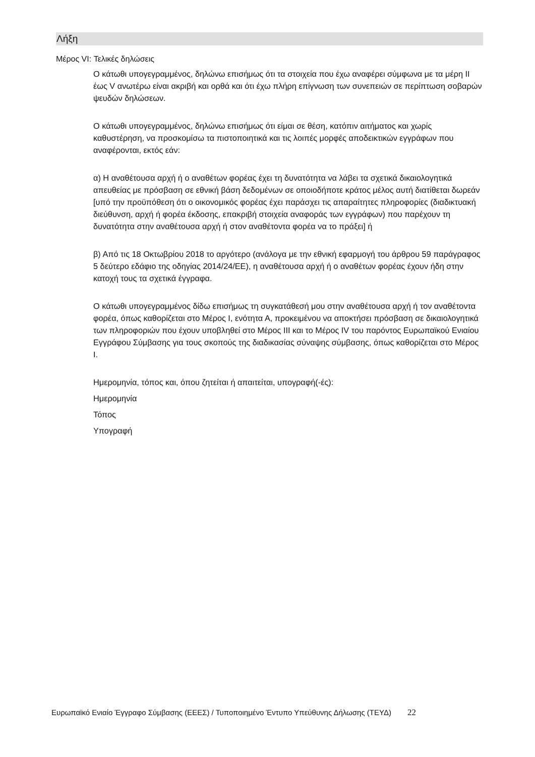Λήξη
Μέρος VI: Τελικές δηλώσεις
Ο κάτωθι υπογεγραμμένος, δηλώνω επισήμως ότι τα στοιχεία που έχω αναφέρει σύμφωνα με τα μέρη ΙΙ έως V ανωτέρω είναι ακριβή και ορθά και ότι έχω πλήρη επίγνωση των συνεπειών σε περίπτωση σοβαρών ψευδών δηλώσεων.
Ο κάτωθι υπογεγραμμένος, δηλώνω επισήμως ότι είμαι σε θέση, κατόπιν αιτήματος και χωρίς καθυστέρηση, να προσκομίσω τα πιστοποιητικά και τις λοιπές μορφές αποδεικτικών εγγράφων που αναφέρονται, εκτός εάν:
α) Η αναθέτουσα αρχή ή ο αναθέτων φορέας έχει τη δυνατότητα να λάβει τα σχετικά δικαιολογητικά απευθείας με πρόσβαση σε εθνική βάση δεδομένων σε οποιοδήποτε κράτος μέλος αυτή διατίθεται δωρεάν [υπό την προϋπόθεση ότι ο οικονομικός φορέας έχει παράσχει τις απαραίτητες πληροφορίες (διαδικτυακή διεύθυνση, αρχή ή φορέα έκδοσης, επακριβή στοιχεία αναφοράς των εγγράφων) που παρέχουν τη δυνατότητα στην αναθέτουσα αρχή ή στον αναθέτοντα φορέα να το πράξει] ή
β) Από τις 18 Οκτωβρίου 2018 το αργότερο (ανάλογα με την εθνική εφαρμογή του άρθρου 59 παράγραφος 5 δεύτερο εδάφιο της οδηγίας 2014/24/ΕΕ), η αναθέτουσα αρχή ή ο αναθέτων φορέας έχουν ήδη στην κατοχή τους τα σχετικά έγγραφα.
Ο κάτωθι υπογεγραμμένος δίδω επισήμως τη συγκατάθεσή μου στην αναθέτουσα αρχή ή τον αναθέτοντα φορέα, όπως καθορίζεται στο Μέρος Ι, ενότητα Α, προκειμένου να αποκτήσει πρόσβαση σε δικαιολογητικά των πληροφοριών που έχουν υποβληθεί στο Μέρος ΙΙΙ και το Μέρος IV του παρόντος Ευρωπαϊκού Ενιαίου Εγγράφου Σύμβασης για τους σκοπούς της διαδικασίας σύναψης σύμβασης, όπως καθορίζεται στο Μέρος Ι.
Ημερομηνία, τόπος και, όπου ζητείται ή απαιτείται, υπογραφή(-ές):
Ημερομηνία
Τόπος
Υπογραφή
Ευρωπαϊκό Ενιαίο Έγγραφο Σύμβασης (ΕΕΕΣ) / Τυποποιημένο Έντυπο Υπεύθυνης Δήλωσης (ΤΕΥΔ) 22